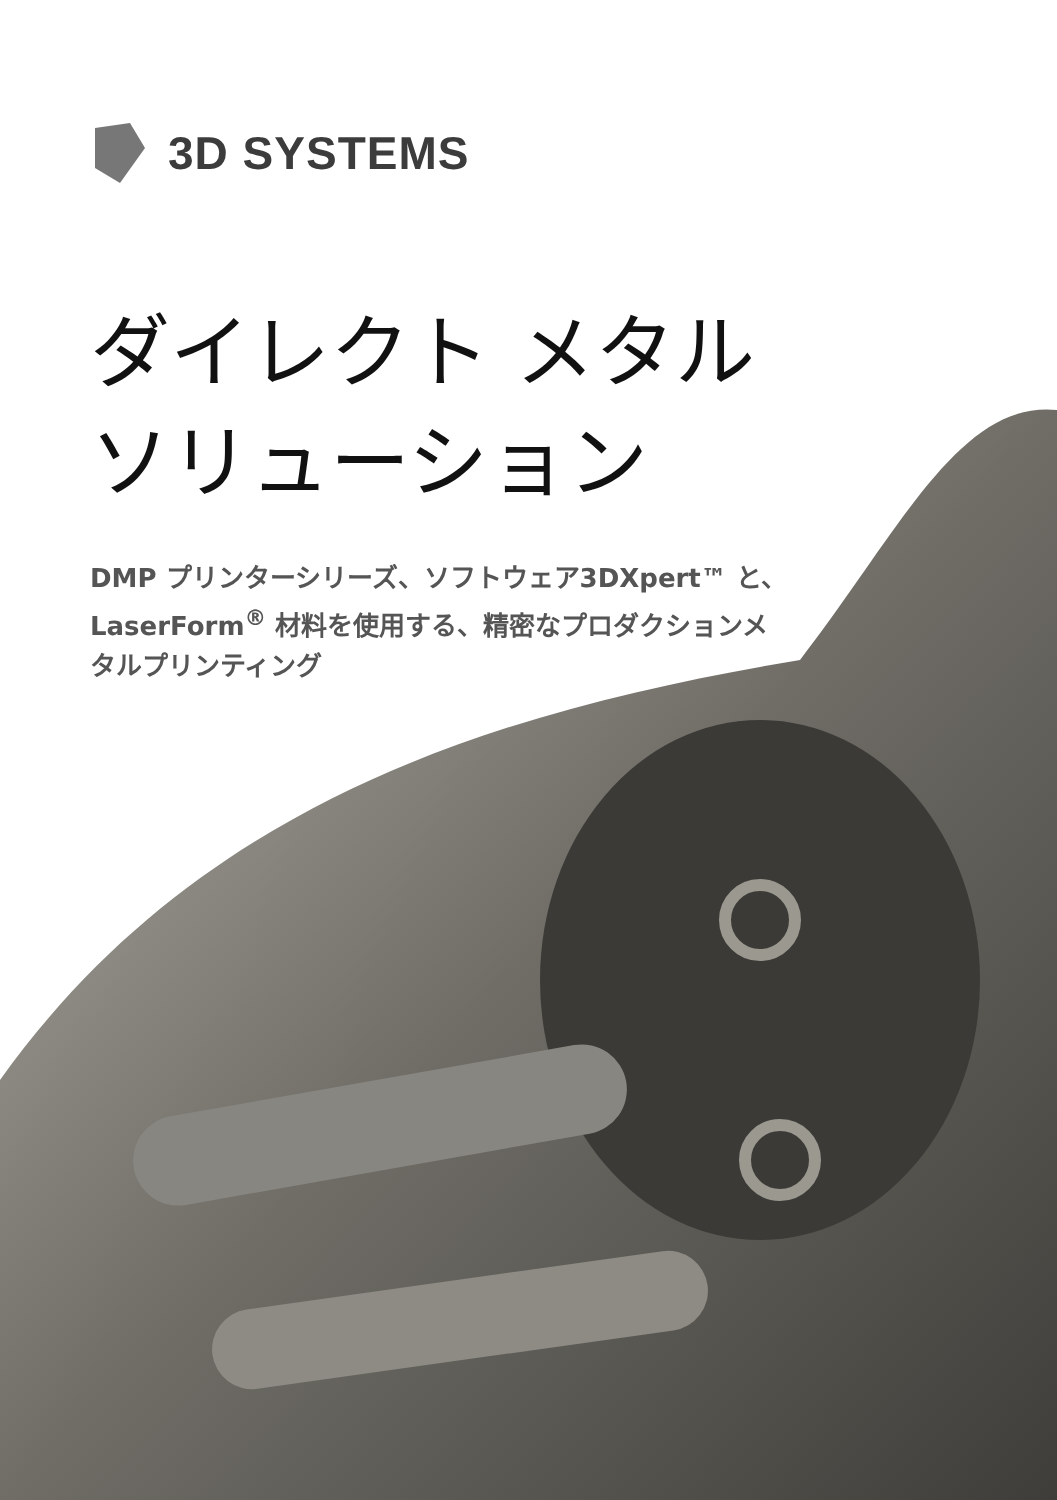3D SYSTEMS
ダイレクト メタル
ソリューション
DMP プリンターシリーズ、ソフトウェア3DXpert™ と、LaserForm<sup>®</sup> 材料を使用する、精密なプロダクションメタルプリンティング